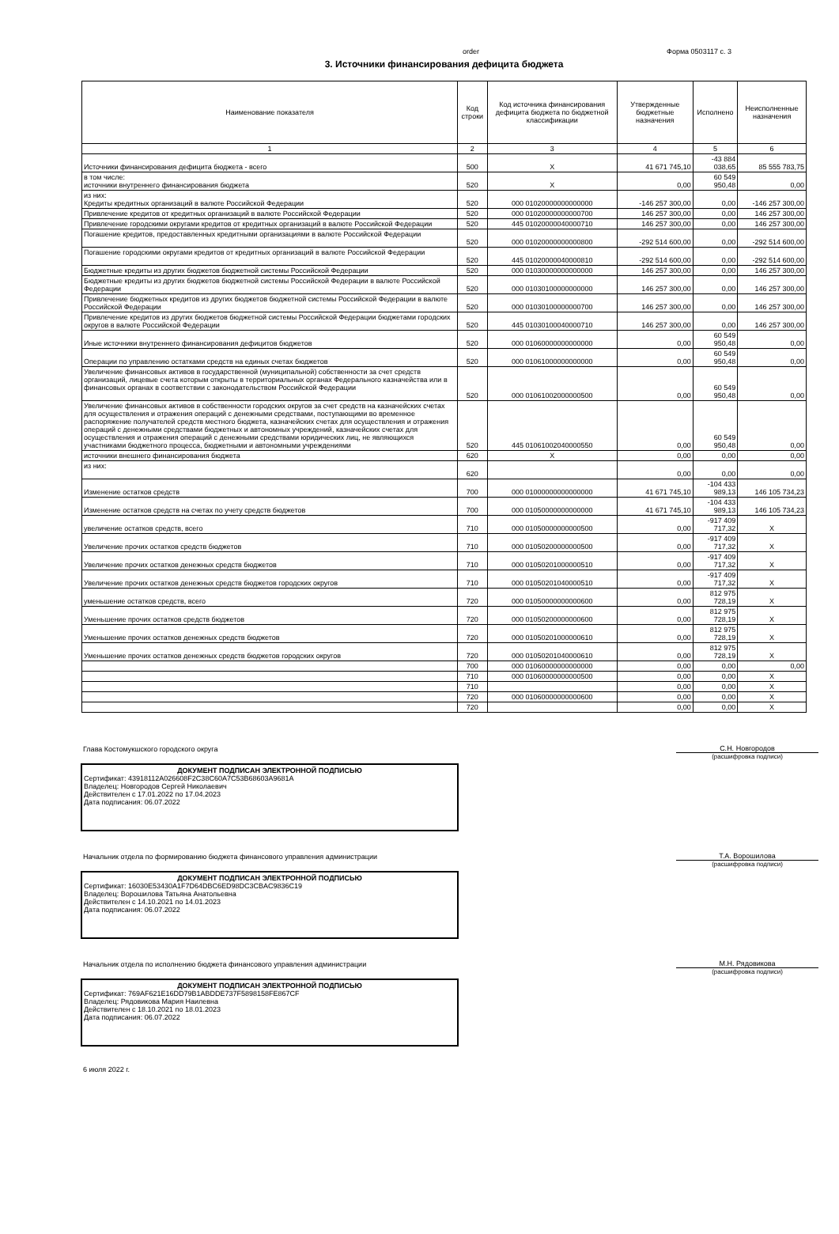order Форма 0503117 с. 3
3. Источники финансирования дефицита бюджета
| Наименование показателя | Код строки | Код источника финансирования дефицита бюджета по бюджетной классификации | Утвержденные бюджетные назначения | Исполнено | Неисполненные назначения |
| --- | --- | --- | --- | --- | --- |
| 1 | 2 | 3 | 4 | 5 | 6 |
| Источники финансирования дефицита бюджета - всего | 500 | X | 41 671 745,10 | -43 884 038,65 | 85 555 783,75 |
| в том числе: источники внутреннего финансирования бюджета | 520 | X | 0,00 | 60 549 950,48 | 0,00 |
| из них: Кредиты кредитных организаций в валюте Российской Федерации | 520 | 000 01020000000000000 | -146 257 300,00 | 0,00 | -146 257 300,00 |
| Привлечение кредитов от кредитных организаций в валюте Российской Федерации | 520 | 000 01020000000000700 | 146 257 300,00 | 0,00 | 146 257 300,00 |
| Привлечение городскими округами кредитов от кредитных организаций в валюте Российской Федерации | 520 | 445 01020000040000710 | 146 257 300,00 | 0,00 | 146 257 300,00 |
| Погашение кредитов, предоставленных кредитными организациями в валюте Российской Федерации | 520 | 000 01020000000000800 | -292 514 600,00 | 0,00 | -292 514 600,00 |
| Погашение городскими округами кредитов от кредитных организаций в валюте Российской Федерации | 520 | 445 01020000040000810 | -292 514 600,00 | 0,00 | -292 514 600,00 |
| Бюджетные кредиты из других бюджетов бюджетной системы Российской Федерации | 520 | 000 01030000000000000 | 146 257 300,00 | 0,00 | 146 257 300,00 |
| Бюджетные кредиты из других бюджетов бюджетной системы Российской Федерации в валюте Российской Федерации | 520 | 000 01030100000000000 | 146 257 300,00 | 0,00 | 146 257 300,00 |
| Привлечение бюджетных кредитов из других бюджетов бюджетной системы Российской Федерации в валюте Российской Федерации | 520 | 000 01030100000000700 | 146 257 300,00 | 0,00 | 146 257 300,00 |
| Привлечение кредитов из других бюджетов бюджетной системы Российской Федерации бюджетами городских округов в валюте Российской Федерации | 520 | 445 01030100040000710 | 146 257 300,00 | 0,00 | 146 257 300,00 |
| Иные источники внутреннего финансирования дефицитов бюджетов | 520 | 000 01060000000000000 | 0,00 | 60 549 950,48 | 0,00 |
| Операции по управлению остатками средств на единых счетах бюджетов | 520 | 000 01061000000000000 | 0,00 | 60 549 950,48 | 0,00 |
| Увеличение финансовых активов в государственной (муниципальной) собственности за счет средств организаций, лицевые счета которым открыты в территориальных органах Федерального казначейства или в финансовых органах в соответствии с законодательством Российской Федерации | 520 | 000 01061002000000500 | 0,00 | 60 549 950,48 | 0,00 |
| Увеличение финансовых активов в собственности городских округов за счет средств на казначейских счетах для осуществления и отражения операций с денежными средствами, поступающими во временное распоряжение получателей средств местного бюджета, казначейских счетах для осуществления и отражения операций с денежными средствами бюджетных и автономных учреждений, казначейских счетах для осуществления и отражения операций с денежными средствами юридических лиц, не являющихся участниками бюджетного процесса, бюджетными и автономными учреждениями | 520 | 445 01061002040000550 | 0,00 | 60 549 950,48 | 0,00 |
| источники внешнего финансирования бюджета | 620 | X | 0,00 | 0,00 | 0,00 |
| из них: | 620 | | 0,00 | 0,00 | 0,00 |
| Изменение остатков средств | 700 | 000 01000000000000000 | 41 671 745,10 | -104 433 989,13 | 146 105 734,23 |
| Изменение остатков средств на счетах по учету средств бюджетов | 700 | 000 01050000000000000 | 41 671 745,10 | -104 433 989,13 | 146 105 734,23 |
| увеличение остатков средств, всего | 710 | 000 01050000000000500 | 0,00 | -917 409 717,32 | X |
| Увеличение прочих остатков средств бюджетов | 710 | 000 01050200000000500 | 0,00 | -917 409 717,32 | X |
| Увеличение прочих остатков денежных средств бюджетов | 710 | 000 01050201000000510 | 0,00 | -917 409 717,32 | X |
| Увеличение прочих остатков денежных средств бюджетов городских округов | 710 | 000 01050201040000510 | 0,00 | -917 409 717,32 | X |
| уменьшение остатков средств, всего | 720 | 000 01050000000000600 | 0,00 | 812 975 728,19 | X |
| Уменьшение прочих остатков средств бюджетов | 720 | 000 01050200000000600 | 0,00 | 812 975 728,19 | X |
| Уменьшение прочих остатков денежных средств бюджетов | 720 | 000 01050201000000610 | 0,00 | 812 975 728,19 | X |
| Уменьшение прочих остатков денежных средств бюджетов городских округов | 720 | 000 01050201040000610 | 0,00 | 812 975 728,19 | X |
| | 700 | 000 01060000000000000 | 0,00 | 0,00 | 0,00 |
| | 710 | 000 01060000000000500 | 0,00 | 0,00 | X |
| | 710 | | 0,00 | 0,00 | X |
| | 720 | 000 01060000000000600 | 0,00 | 0,00 | X |
| | 720 | | 0,00 | 0,00 | X |
Глава Костомукшского городского округа С.Н. Новгородов
(расшифровка подписи)
ДОКУМЕНТ ПОДПИСАН ЭЛЕКТРОННОЙ ПОДПИСЬЮ
Сертификат: 43918112A026608F2C38C60A7C53B68603A9681A
Владелец: Новгородов Сергей Николаевич
Действителен с 17.01.2022 по 17.04.2023
Дата подписания: 06.07.2022
Начальник отдела по формированию бюджета финансового управления администрации Т.А. Ворошилова
(расшифровка подписи)
ДОКУМЕНТ ПОДПИСАН ЭЛЕКТРОННОЙ ПОДПИСЬЮ
Сертификат: 16030E53430A1F7D64DBC6ED98DC3CBAC9836C19
Владелец: Ворошилова Татьяна Анатольевна
Действителен с 14.10.2021 по 14.01.2023
Дата подписания: 06.07.2022
Начальник отдела по исполнению бюджета финансового управления администрации М.Н. Рядовикова
(расшифровка подписи)
ДОКУМЕНТ ПОДПИСАН ЭЛЕКТРОННОЙ ПОДПИСЬЮ
Сертификат: 769AF621E16DD79B1ABDDE737F5898158FE867CF
Владелец: Рядовикова Мария Наилевна
Действителен с 18.10.2021 по 18.01.2023
Дата подписания: 06.07.2022
6 июля 2022 г.